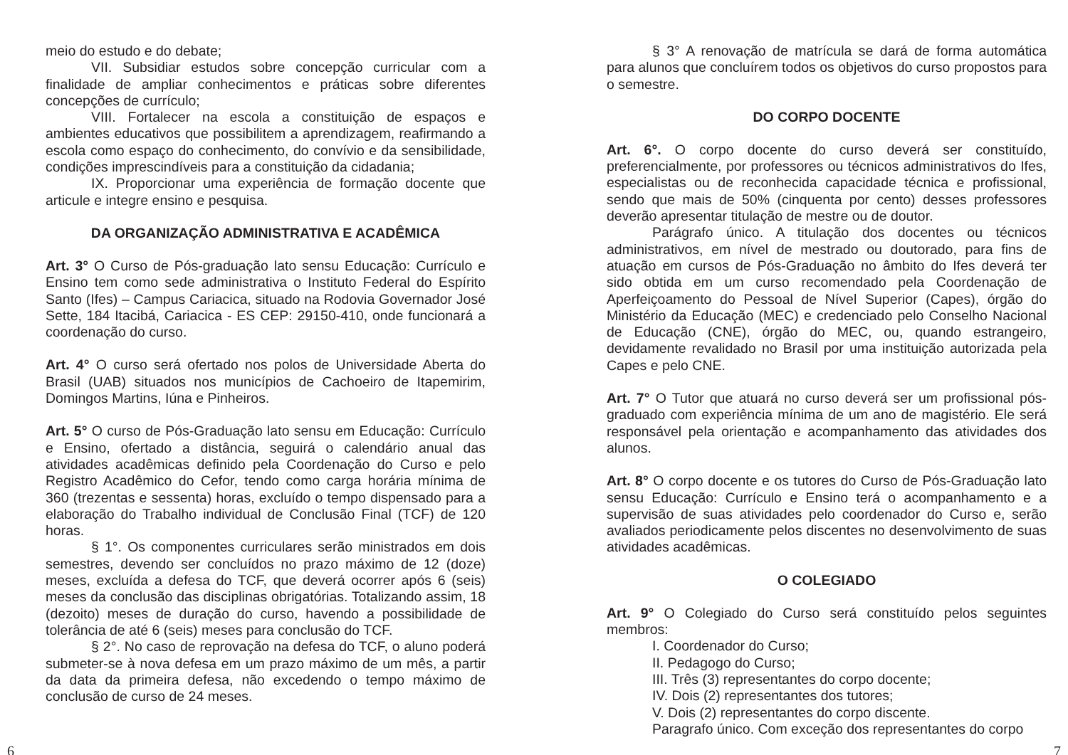meio do estudo e do debate;
VII. Subsidiar estudos sobre concepção curricular com a finalidade de ampliar conhecimentos e práticas sobre diferentes concepções de currículo;
VIII. Fortalecer na escola a constituição de espaços e ambientes educativos que possibilitem a aprendizagem, reafirmando a escola como espaço do conhecimento, do convívio e da sensibilidade, condições imprescindíveis para a constituição da cidadania;
IX. Proporcionar uma experiência de formação docente que articule e integre ensino e pesquisa.
DA ORGANIZAÇÃO ADMINISTRATIVA E ACADÊMICA
Art. 3° O Curso de Pós-graduação lato sensu Educação: Currículo e Ensino tem como sede administrativa o Instituto Federal do Espírito Santo (Ifes) – Campus Cariacica, situado na Rodovia Governador José Sette, 184 Itacibá, Cariacica - ES CEP: 29150-410, onde funcionará a coordenação do curso.
Art. 4° O curso será ofertado nos polos de Universidade Aberta do Brasil (UAB) situados nos municípios de Cachoeiro de Itapemirim, Domingos Martins, Iúna e Pinheiros.
Art. 5° O curso de Pós-Graduação lato sensu em Educação: Currículo e Ensino, ofertado a distância, seguirá o calendário anual das atividades acadêmicas definido pela Coordenação do Curso e pelo Registro Acadêmico do Cefor, tendo como carga horária mínima de 360 (trezentas e sessenta) horas, excluído o tempo dispensado para a elaboração do Trabalho individual de Conclusão Final (TCF) de 120 horas.
§ 1°. Os componentes curriculares serão ministrados em dois semestres, devendo ser concluídos no prazo máximo de 12 (doze) meses, excluída a defesa do TCF, que deverá ocorrer após 6 (seis) meses da conclusão das disciplinas obrigatórias. Totalizando assim, 18 (dezoito) meses de duração do curso, havendo a possibilidade de tolerância de até 6 (seis) meses para conclusão do TCF.
§ 2°. No caso de reprovação na defesa do TCF, o aluno poderá submeter-se à nova defesa em um prazo máximo de um mês, a partir da data da primeira defesa, não excedendo o tempo máximo de conclusão de curso de 24 meses.
§ 3° A renovação de matrícula se dará de forma automática para alunos que concluírem todos os objetivos do curso propostos para o semestre.
DO CORPO DOCENTE
Art. 6°. O corpo docente do curso deverá ser constituído, preferencialmente, por professores ou técnicos administrativos do Ifes, especialistas ou de reconhecida capacidade técnica e profissional, sendo que mais de 50% (cinquenta por cento) desses professores deverão apresentar titulação de mestre ou de doutor.
Parágrafo único. A titulação dos docentes ou técnicos administrativos, em nível de mestrado ou doutorado, para fins de atuação em cursos de Pós-Graduação no âmbito do Ifes deverá ter sido obtida em um curso recomendado pela Coordenação de Aperfeiçoamento do Pessoal de Nível Superior (Capes), órgão do Ministério da Educação (MEC) e credenciado pelo Conselho Nacional de Educação (CNE), órgão do MEC, ou, quando estrangeiro, devidamente revalidado no Brasil por uma instituição autorizada pela Capes e pelo CNE.
Art. 7° O Tutor que atuará no curso deverá ser um profissional pós-graduado com experiência mínima de um ano de magistério. Ele será responsável pela orientação e acompanhamento das atividades dos alunos.
Art. 8° O corpo docente e os tutores do Curso de Pós-Graduação lato sensu Educação: Currículo e Ensino terá o acompanhamento e a supervisão de suas atividades pelo coordenador do Curso e, serão avaliados periodicamente pelos discentes no desenvolvimento de suas atividades acadêmicas.
O COLEGIADO
Art. 9° O Colegiado do Curso será constituído pelos seguintes membros:
I. Coordenador do Curso;
II. Pedagogo do Curso;
III. Três (3) representantes do corpo docente;
IV. Dois (2) representantes dos tutores;
V. Dois (2) representantes do corpo discente.
Paragrafo único. Com exceção dos representantes do corpo
6 7